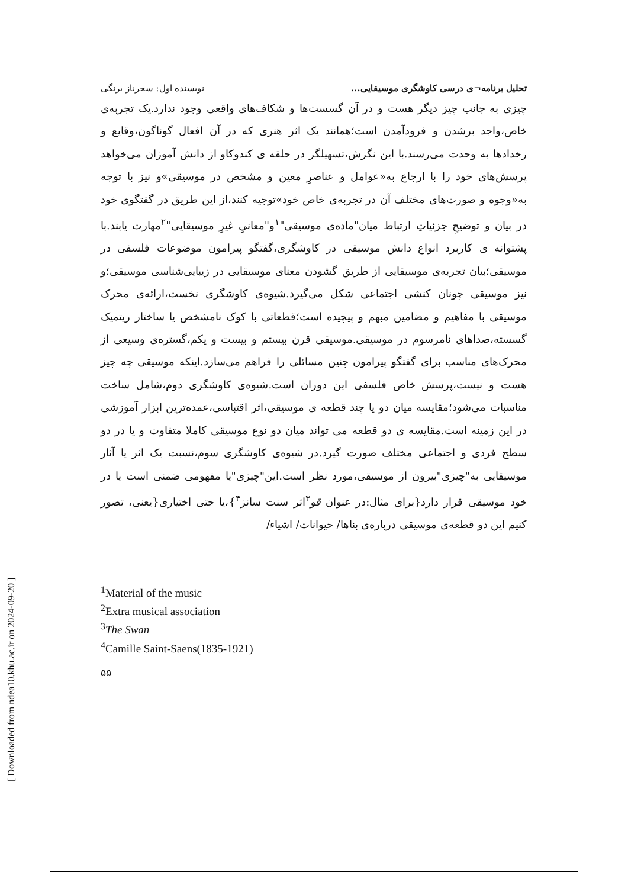[ Downloaded from ndea10.khu.ac.ir on 2024-09-20 ]
تحلیل برنامه¬ی درسی کاوشگری موسیقایی... نویسنده اول: سحرناز برنگی
چیزی به جانب چیز دیگر هست و در آن گسست‌ها و شکاف‌های واقعی وجود ندارد.یک تجربه‌ی خاص،واجد برشدن و فرودآمدن است؛همانند یک اثر هنری که در آن افعال گوناگون،وقایع و رخدادها به وحدت می‌رسند.با این نگرش،تسهیلگر در حلقه ی کندوکاو از دانش آموزان می‌خواهد پرسش‌های خود را با ارجاع به«عوامل و عناصرِ معین و مشخص در موسیقی»و نیز با توجه به«وجوه و صورت‌های مختلف آن در تجربه‌ی خاص خود»توجیه کنند،از این طریق در گفتگوی خود در بیان و توضیحِ جزئیاتِ ارتباط میان"ماده‌ی موسیقی"<sup>۱</sup>و"معانیِ غیرِ موسیقایی"<sup>۲</sup>مهارت یابند.با پشتوانه ی کاربرد انواع دانش موسیقی در کاوشگری،گفتگو پیرامون موضوعات فلسفی در موسیقی؛بیان تجربه‌ی موسیقایی از طریق گشودن معنای موسیقایی در زیبایی‌شناسی موسیقی؛و نیز موسیقی چونان کنشی اجتماعی شکل می‌گیرد.شیوه‌ی کاوشگری نخست،ارائه‌ی محرک موسیقی با مفاهیم و مضامین مبهم و پیچیده است؛قطعاتی با کوک نامشخص یا ساختار ریتمیک گسسته،صداهای نامرسوم در موسیقی.موسیقی قرن بیستم و بیست و یکم،گستره‌ی وسیعی از محرک‌های مناسب برای گفتگو پیرامون چنین مسائلی را فراهم می‌سازد.اینکه موسیقی چه چیز هست و نیست،پرسش خاص فلسفی این دوران است.شیوه‌ی کاوشگری دوم،شامل ساخت مناسبات می‌شود؛مقایسه میان دو یا چند قطعه ی موسیقی،اثر اقتباسی،عمده‌ترین ابزار آموزشی در این زمینه است.مقایسه ی دو قطعه می تواند میان دو نوع موسیقی کاملا متفاوت و یا در دو سطح فردی و اجتماعی مختلف صورت گیرد.در شیوه‌ی کاوشگری سوم،نسبت یک اثر یا آثار موسیقایی به"چیزی"بیرون از موسیقی،مورد نظر است.این"چیزی"یا مفهومی ضمنی است یا در خود موسیقی قرار دارد{برای مثال:در عنوان قو<sup>۳</sup>اثر سنت سانز<sup>۴</sup>}،یا حتی اختیاری{یعنی، تصور کنیم این دو قطعه‌ی موسیقی درباره‌ی بناها/ حیوانات/ اشیاء/
<sup>1</sup> Material of the music
<sup>2</sup> Extra musical association
<sup>3</sup> The Swan
<sup>4</sup> Camille Saint-Saens(1835-1921)
۵۵